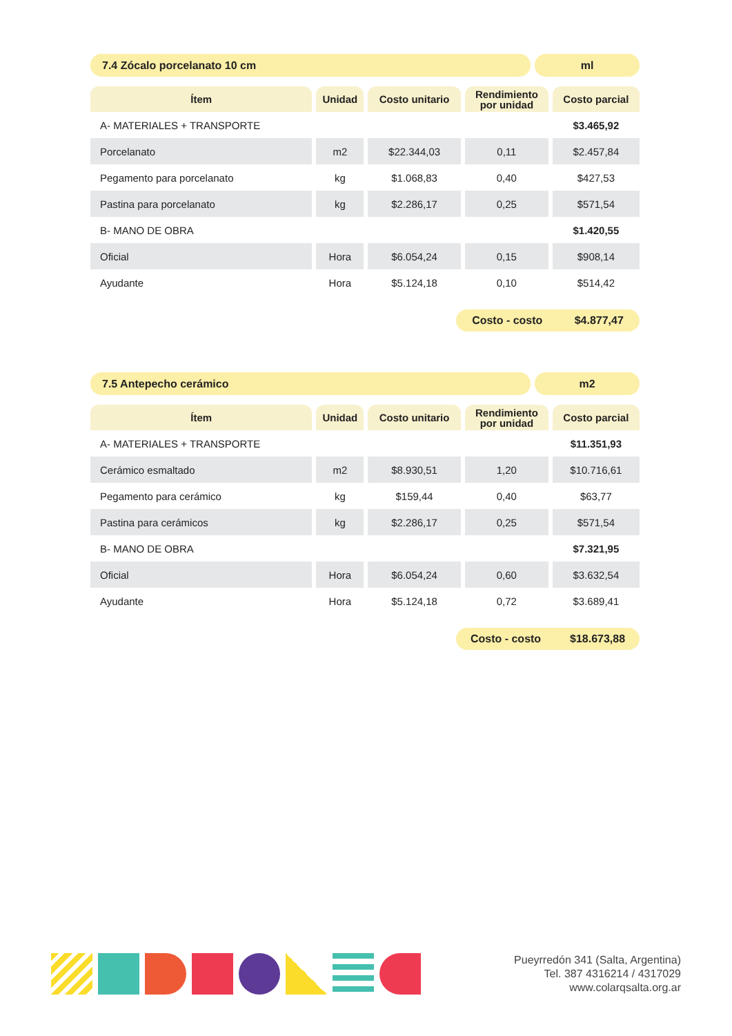7.4 Zócalo porcelanato 10 cm ml
| Ítem | Unidad | Costo unitario | Rendimiento por unidad | Costo parcial |
| --- | --- | --- | --- | --- |
| A- MATERIALES + TRANSPORTE | | | | $3.465,92 |
| Porcelanato | m2 | $22.344,03 | 0,11 | $2.457,84 |
| Pegamento para porcelanato | kg | $1.068,83 | 0,40 | $427,53 |
| Pastina para porcelanato | kg | $2.286,17 | 0,25 | $571,54 |
| B- MANO DE OBRA | | | | $1.420,55 |
| Oficial | Hora | $6.054,24 | 0,15 | $908,14 |
| Ayudante | Hora | $5.124,18 | 0,10 | $514,42 |
Costo - costo $4.877,47
7.5 Antepecho cerámico m2
| Ítem | Unidad | Costo unitario | Rendimiento por unidad | Costo parcial |
| --- | --- | --- | --- | --- |
| A- MATERIALES + TRANSPORTE | | | | $11.351,93 |
| Cerámico esmaltado | m2 | $8.930,51 | 1,20 | $10.716,61 |
| Pegamento para cerámico | kg | $159,44 | 0,40 | $63,77 |
| Pastina para cerámicos | kg | $2.286,17 | 0,25 | $571,54 |
| B- MANO DE OBRA | | | | $7.321,95 |
| Oficial | Hora | $6.054,24 | 0,60 | $3.632,54 |
| Ayudante | Hora | $5.124,18 | 0,72 | $3.689,41 |
Costo - costo $18.673,88
Pueyrredón 341 (Salta, Argentina)
Tel. 387 4316214 / 4317029
www.colarqsalta.org.ar